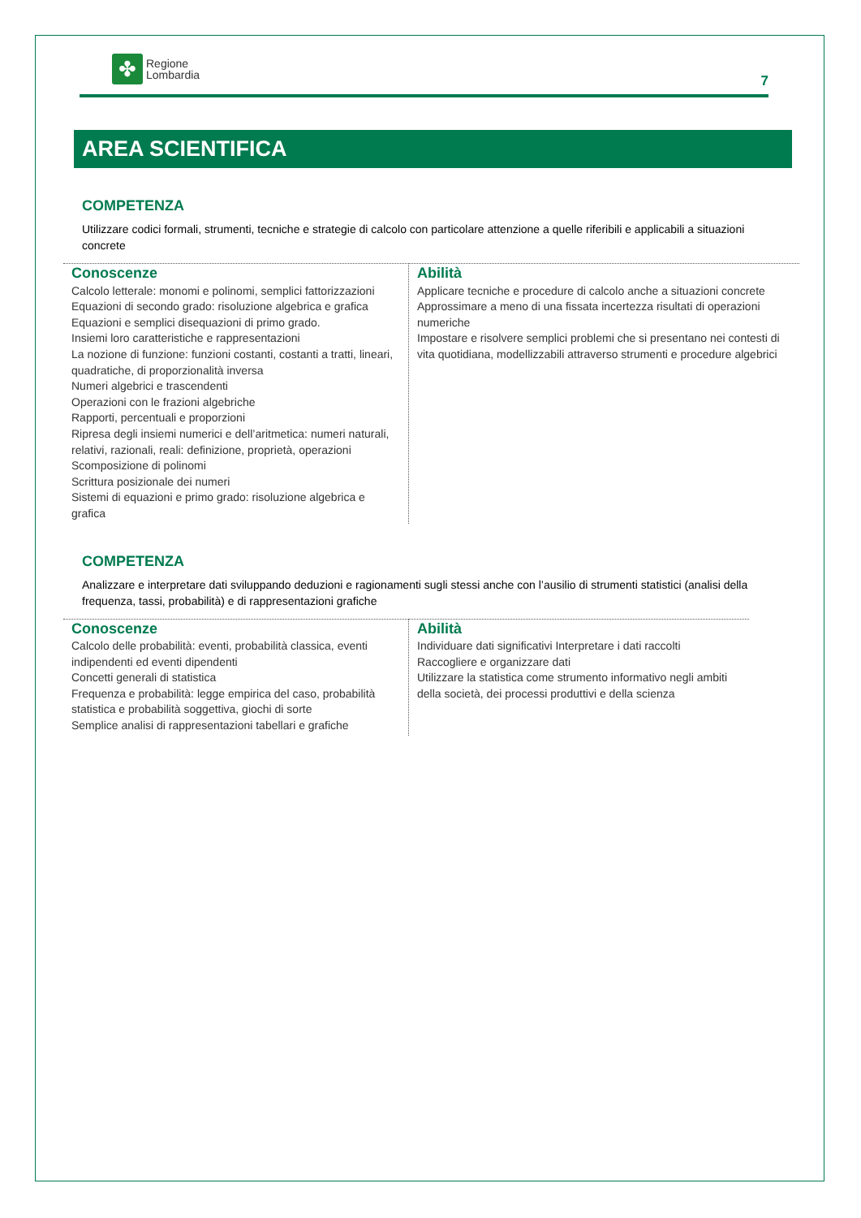✤
Regione
Lombardia
7
AREA SCIENTIFICA
COMPETENZA
Utilizzare codici formali, strumenti, tecniche e strategie di calcolo con particolare attenzione a quelle riferibili e applicabili a situazioni concrete
| Conoscenze Calcolo letterale: monomi e polinomi, semplici fattorizzazioni Equazioni di secondo grado: risoluzione algebrica e grafica Equazioni e semplici disequazioni di primo grado. Insiemi loro caratteristiche e rappresentazioni La nozione di funzione: funzioni costanti, costanti a tratti, lineari, quadratiche, di proporzionalità inversa Numeri algebrici e trascendenti Operazioni con le frazioni algebriche Rapporti, percentuali e proporzioni Ripresa degli insiemi numerici e dell’aritmetica: numeri naturali, relativi, razionali, reali: definizione, proprietà, operazioni Scomposizione di polinomi Scrittura posizionale dei numeri Sistemi di equazioni e primo grado: risoluzione algebrica e grafica | Abilità Applicare tecniche e procedure di calcolo anche a situazioni concrete Approssimare a meno di una fissata incertezza risultati di operazioni numeriche Impostare e risolvere semplici problemi che si presentano nei contesti di vita quotidiana, modellizzabili attraverso strumenti e procedure algebrici |
COMPETENZA
Analizzare e interpretare dati sviluppando deduzioni e ragionamenti sugli stessi anche con l’ausilio di strumenti statistici (analisi della frequenza, tassi, probabilità) e di rappresentazioni grafiche
| Conoscenze Calcolo delle probabilità: eventi, probabilità classica, eventi indipendenti ed eventi dipendenti Concetti generali di statistica Frequenza e probabilità: legge empirica del caso, probabilità statistica e probabilità soggettiva, giochi di sorte Semplice analisi di rappresentazioni tabellari e grafiche | Abilità Individuare dati significativi Interpretare i dati raccolti Raccogliere e organizzare dati Utilizzare la statistica come strumento informativo negli ambiti della società, dei processi produttivi e della scienza |